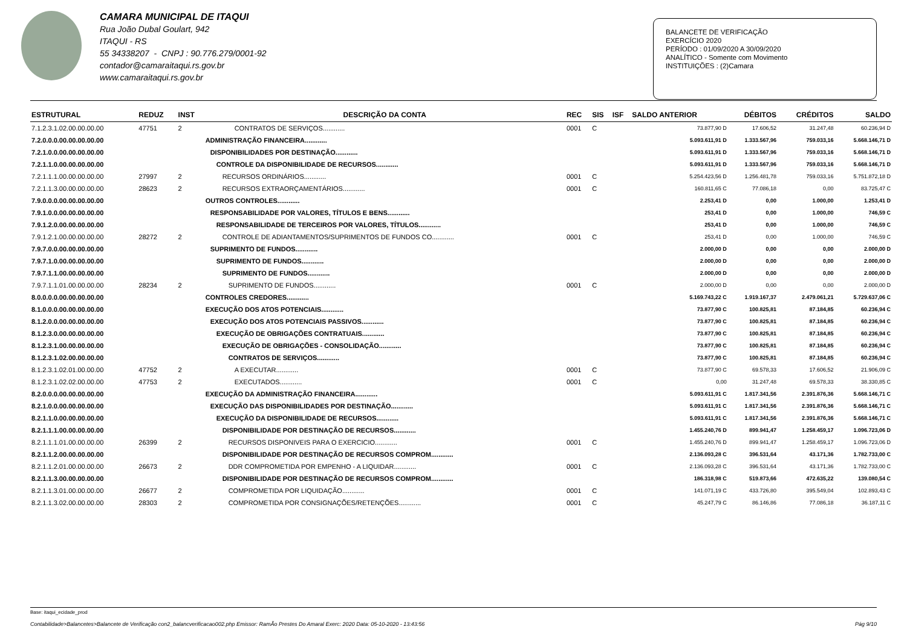CAMARA MUNICIPAL DE ITAQUI
Rua João Dubal Goulart, 942
ITAQUI - RS
55 34338207 - CNPJ : 90.776.279/0001-92
contador@camaraitaqui.rs.gov.br
www.camaraitaqui.rs.gov.br
BALANCETE DE VERIFICAÇÃO
EXERCÍCIO 2020
PERÍODO : 01/09/2020 A 30/09/2020
ANALÍTICO - Somente com Movimento
INSTITUIÇÕES : (2)Camara
| ESTRUTURAL | REDUZ | INST | DESCRIÇÃO DA CONTA | REC | SIS | ISF | SALDO ANTERIOR | DÉBITOS | CRÉDITOS | SALDO |
| --- | --- | --- | --- | --- | --- | --- | --- | --- | --- | --- |
| 7.1.2.3.1.02.00.00.00.00 | 47751 | 2 | CONTRATOS DE SERVIÇOS............ | 0001 | C | | 73.877,90 D | 17.606,52 | 31.247,48 | 60.236,94 D |
| 7.2.0.0.0.00.00.00.00.00 | | | ADMINISTRAÇÃO FINANCEIRA............ | | | | 5.093.611,91 D | 1.333.567,96 | 759.033,16 | 5.668.146,71 D |
| 7.2.1.0.0.00.00.00.00.00 | | | DISPONIBILIDADES POR DESTINAÇÃO............ | | | | 5.093.611,91 D | 1.333.567,96 | 759.033,16 | 5.668.146,71 D |
| 7.2.1.1.0.00.00.00.00.00 | | | CONTROLE DA DISPONIBILIDADE DE RECURSOS............ | | | | 5.093.611,91 D | 1.333.567,96 | 759.033,16 | 5.668.146,71 D |
| 7.2.1.1.1.00.00.00.00.00 | 27997 | 2 | RECURSOS ORDINÁRIOS............ | 0001 | C | | 5.254.423,56 D | 1.256.481,78 | 759.033,16 | 5.751.872,18 D |
| 7.2.1.1.3.00.00.00.00.00 | 28623 | 2 | RECURSOS EXTRAORÇAMENTÁRIOS............ | 0001 | C | | 160.811,65 C | 77.086,18 | 0,00 | 83.725,47 C |
| 7.9.0.0.0.00.00.00.00.00 | | | OUTROS CONTROLES............ | | | | 2.253,41 D | 0,00 | 1.000,00 | 1.253,41 D |
| 7.9.1.0.0.00.00.00.00.00 | | | RESPONSABILIDADE POR VALORES, TÍTULOS E BENS............ | | | | 253,41 D | 0,00 | 1.000,00 | 746,59 C |
| 7.9.1.2.0.00.00.00.00.00 | | | RESPONSABILIDADE DE TERCEIROS POR VALORES, TÍTULOS............ | | | | 253,41 D | 0,00 | 1.000,00 | 746,59 C |
| 7.9.1.2.1.00.00.00.00.00 | 28272 | 2 | CONTROLE DE ADIANTAMENTOS/SUPRIMENTOS DE FUNDOS CO............ | 0001 | C | | 253,41 D | 0,00 | 1.000,00 | 746,59 C |
| 7.9.7.0.0.00.00.00.00.00 | | | SUPRIMENTO DE FUNDOS............ | | | | 2.000,00 D | 0,00 | 0,00 | 2.000,00 D |
| 7.9.7.1.0.00.00.00.00.00 | | | SUPRIMENTO DE FUNDOS............ | | | | 2.000,00 D | 0,00 | 0,00 | 2.000,00 D |
| 7.9.7.1.1.00.00.00.00.00 | | | SUPRIMENTO DE FUNDOS............ | | | | 2.000,00 D | 0,00 | 0,00 | 2.000,00 D |
| 7.9.7.1.1.01.00.00.00.00 | 28234 | 2 | SUPRIMENTO DE FUNDOS............ | 0001 | C | | 2.000,00 D | 0,00 | 0,00 | 2.000,00 D |
| 8.0.0.0.0.00.00.00.00.00 | | | CONTROLES CREDORES............ | | | | 5.169.743,22 C | 1.919.167,37 | 2.479.061,21 | 5.729.637,06 C |
| 8.1.0.0.0.00.00.00.00.00 | | | EXECUÇÃO DOS ATOS POTENCIAIS............ | | | | 73.877,90 C | 100.825,81 | 87.184,85 | 60.236,94 C |
| 8.1.2.0.0.00.00.00.00.00 | | | EXECUÇÃO DOS ATOS POTENCIAIS PASSIVOS............ | | | | 73.877,90 C | 100.825,81 | 87.184,85 | 60.236,94 C |
| 8.1.2.3.0.00.00.00.00.00 | | | EXECUÇÃO DE OBRIGAÇÕES CONTRATUAIS............ | | | | 73.877,90 C | 100.825,81 | 87.184,85 | 60.236,94 C |
| 8.1.2.3.1.00.00.00.00.00 | | | EXECUÇÃO DE OBRIGAÇÕES - CONSOLIDAÇÃO............ | | | | 73.877,90 C | 100.825,81 | 87.184,85 | 60.236,94 C |
| 8.1.2.3.1.02.00.00.00.00 | | | CONTRATOS DE SERVIÇOS............ | | | | 73.877,90 C | 100.825,81 | 87.184,85 | 60.236,94 C |
| 8.1.2.3.1.02.01.00.00.00 | 47752 | 2 | A EXECUTAR............ | 0001 | C | | 73.877,90 C | 69.578,33 | 17.606,52 | 21.906,09 C |
| 8.1.2.3.1.02.02.00.00.00 | 47753 | 2 | EXECUTADOS............ | 0001 | C | | 0,00 | 31.247,48 | 69.578,33 | 38.330,85 C |
| 8.2.0.0.0.00.00.00.00.00 | | | EXECUÇÃO DA ADMINISTRAÇÃO FINANCEIRA............ | | | | 5.093.611,91 C | 1.817.341,56 | 2.391.876,36 | 5.668.146,71 C |
| 8.2.1.0.0.00.00.00.00.00 | | | EXECUÇÃO DAS DISPONIBILIDADES POR DESTINAÇÃO............ | | | | 5.093.611,91 C | 1.817.341,56 | 2.391.876,36 | 5.668.146,71 C |
| 8.2.1.1.0.00.00.00.00.00 | | | EXECUÇÃO DA DISPONIBILIDADE DE RECURSOS............ | | | | 5.093.611,91 C | 1.817.341,56 | 2.391.876,36 | 5.668.146,71 C |
| 8.2.1.1.1.00.00.00.00.00 | | | DISPONIBILIDADE POR DESTINAÇÃO DE RECURSOS............ | | | | 1.455.240,76 D | 899.941,47 | 1.258.459,17 | 1.096.723,06 D |
| 8.2.1.1.1.01.00.00.00.00 | 26399 | 2 | RECURSOS DISPONIVEIS PARA O EXERCICIO............ | 0001 | C | | 1.455.240,76 D | 899.941,47 | 1.258.459,17 | 1.096.723,06 D |
| 8.2.1.1.2.00.00.00.00.00 | | | DISPONIBILIDADE POR DESTINAÇÃO DE RECURSOS COMPROM............ | | | | 2.136.093,28 C | 396.531,64 | 43.171,36 | 1.782.733,00 C |
| 8.2.1.1.2.01.00.00.00.00 | 26673 | 2 | DDR COMPROMETIDA POR EMPENHO - A LIQUIDAR............ | 0001 | C | | 2.136.093,28 C | 396.531,64 | 43.171,36 | 1.782.733,00 C |
| 8.2.1.1.3.00.00.00.00.00 | | | DISPONIBILIDADE POR DESTINAÇÃO DE RECURSOS COMPROM............ | | | | 186.318,98 C | 519.873,66 | 472.635,22 | 139.080,54 C |
| 8.2.1.1.3.01.00.00.00.00 | 26677 | 2 | COMPROMETIDA POR LIQUIDAÇÃO............ | 0001 | C | | 141.071,19 C | 433.726,80 | 395.549,04 | 102.893,43 C |
| 8.2.1.1.3.02.00.00.00.00 | 28303 | 2 | COMPROMETIDA POR CONSIGNAÇÕES/RETENÇÕES............ | 0001 | C | | 45.247,79 C | 86.146,86 | 77.086,18 | 36.187,11 C |
Base: itaqui_ecidade_prod
Contabilidade>Balancetes>Balancete de Verificação con2_balancverificacao002.php Emissor: RamÃo Prestes Do Amaral Exerc: 2020 Data: 05-10-2020 - 13:43:56 Pág 9/10